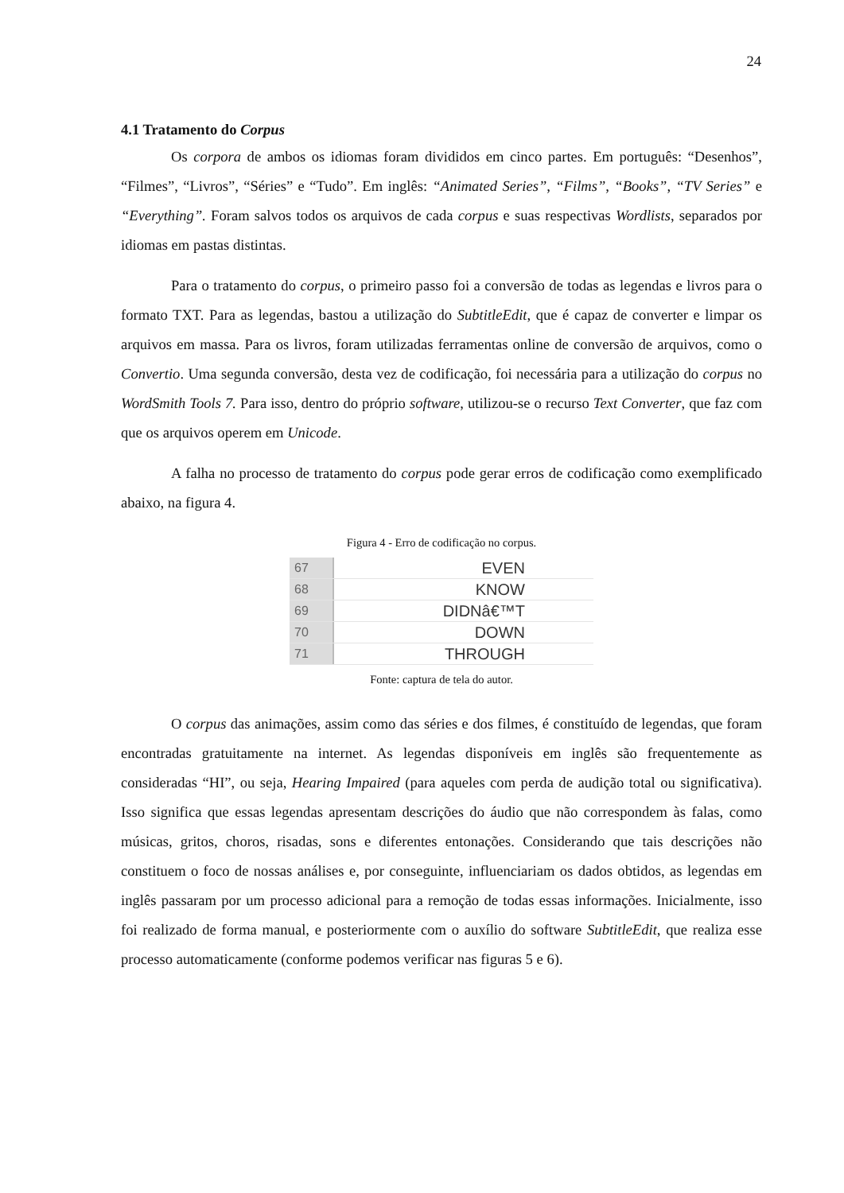24
4.1 Tratamento do Corpus
Os corpora de ambos os idiomas foram divididos em cinco partes. Em português: “Desenhos”, “Filmes”, “Livros”, “Séries” e “Tudo”. Em inglês: “Animated Series”, “Films”, “Books”, “TV Series” e “Everything”. Foram salvos todos os arquivos de cada corpus e suas respectivas Wordlists, separados por idiomas em pastas distintas.
Para o tratamento do corpus, o primeiro passo foi a conversão de todas as legendas e livros para o formato TXT. Para as legendas, bastou a utilização do SubtitleEdit, que é capaz de converter e limpar os arquivos em massa. Para os livros, foram utilizadas ferramentas online de conversão de arquivos, como o Convertio. Uma segunda conversão, desta vez de codificação, foi necessária para a utilização do corpus no WordSmith Tools 7. Para isso, dentro do próprio software, utilizou-se o recurso Text Converter, que faz com que os arquivos operem em Unicode.
A falha no processo de tratamento do corpus pode gerar erros de codificação como exemplificado abaixo, na figura 4.
Figura 4 - Erro de codificação no corpus.
67
EVEN
68
KNOW
69
DIDNâ€™T
70
DOWN
71
THROUGH
Fonte: captura de tela do autor.
O corpus das animações, assim como das séries e dos filmes, é constituído de legendas, que foram encontradas gratuitamente na internet. As legendas disponíveis em inglês são frequentemente as consideradas “HI”, ou seja, Hearing Impaired (para aqueles com perda de audição total ou significativa). Isso significa que essas legendas apresentam descrições do áudio que não correspondem às falas, como músicas, gritos, choros, risadas, sons e diferentes entonações. Considerando que tais descrições não constituem o foco de nossas análises e, por conseguinte, influenciariam os dados obtidos, as legendas em inglês passaram por um processo adicional para a remoção de todas essas informações. Inicialmente, isso foi realizado de forma manual, e posteriormente com o auxílio do software SubtitleEdit, que realiza esse processo automaticamente (conforme podemos verificar nas figuras 5 e 6).